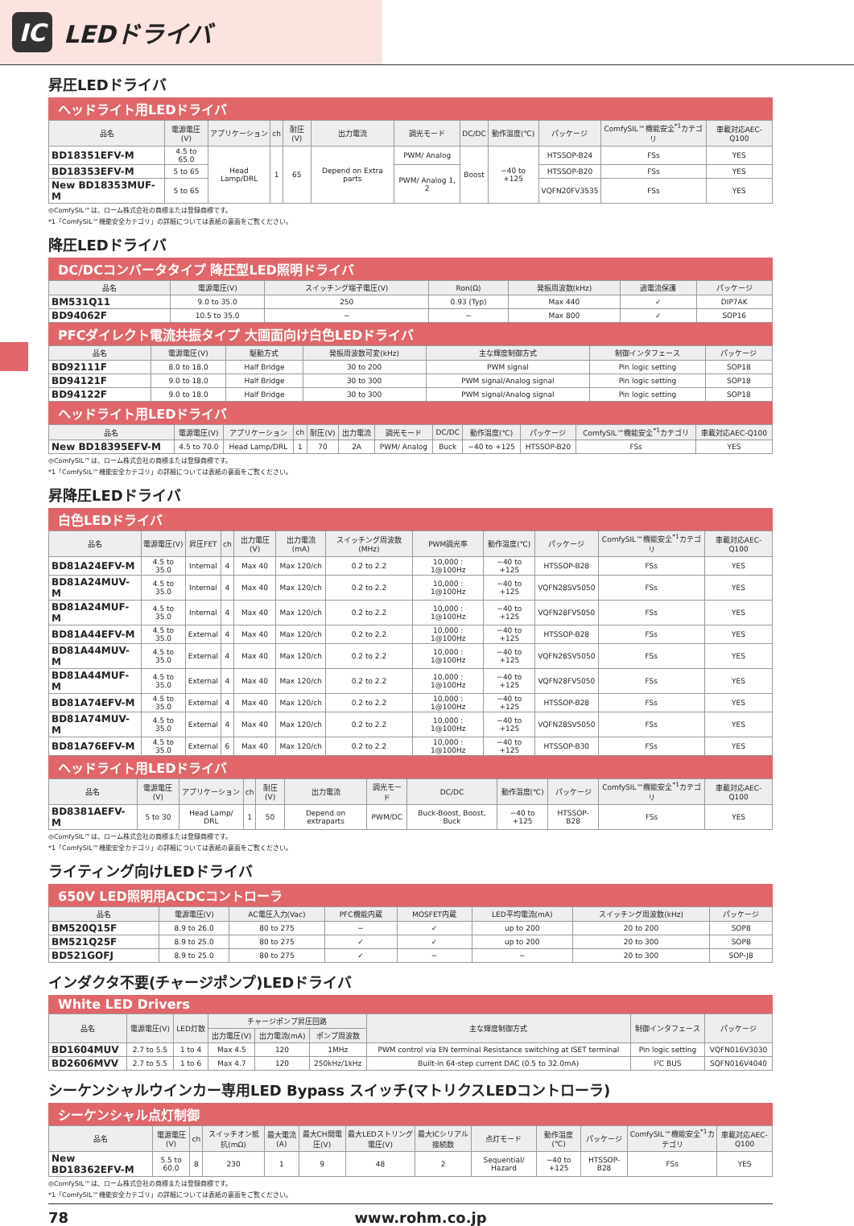IC LEDドライバ
昇圧LEDドライバ
ヘッドライト用LEDドライバ
| 品名 | 電源電圧(V) | アプリケーション | ch | 耐圧(V) | 出力電流 | 調光モード | DC/DC | 動作温度(℃) | パッケージ | ComfySIL™機能安全<sup>*1</sup>カテゴリ | 車載対応AEC-Q100 |
| --- | --- | --- | --- | --- | --- | --- | --- | --- | --- | --- | --- |
| BD18351EFV-M | 4.5 to 65.0 | Head Lamp/DRL | 1 | 65 | Depend on Extra parts | PWM/ Analog | Boost | −40 to +125 | HTSSOP-B24 | FSs | YES |
| BD18353EFV-M | 5 to 65 | | | | | PWM/ Analog 1, 2 | | | HTSSOP-B20 | FSs | YES |
| New BD18353MUF-M | 5 to 65 | | | | | | | | VQFN20FV3535 | FSs | YES |
◎ComfySIL™は、ローム株式会社の商標または登録商標です。
*1「ComfySIL™機能安全カテゴリ」の詳細については表紙の裏面をご覧ください。
降圧LEDドライバ
DC/DCコンバータタイプ 降圧型LED照明ドライバ
| 品名 | 電源電圧(V) | スイッチング端子電圧(V) | Ron(Ω) | 発振周波数(kHz) | 過電流保護 | パッケージ |
| --- | --- | --- | --- | --- | --- | --- |
| BM531Q11 | 9.0 to 35.0 | 250 | 0.93 (Typ) | Max 440 | ✓ | DIP7AK |
| BD94062F | 10.5 to 35.0 | − | − | Max 800 | ✓ | SOP16 |
PFCダイレクト電流共振タイプ 大画面向け白色LEDドライバ
| 品名 | 電源電圧(V) | 駆動方式 | 発振周波数可変(kHz) | 主な輝度制御方式 | 制御インタフェース | パッケージ |
| --- | --- | --- | --- | --- | --- | --- |
| BD92111F | 8.0 to 18.0 | Half Bridge | 30 to 200 | PWM signal | Pin logic setting | SOP18 |
| BD94121F | 9.0 to 18.0 | Half Bridge | 30 to 300 | PWM signal/Analog signal | Pin logic setting | SOP18 |
| BD94122F | 9.0 to 18.0 | Half Bridge | 30 to 300 | PWM signal/Analog signal | Pin logic setting | SOP18 |
ヘッドライト用LEDドライバ
| 品名 | 電源電圧(V) | アプリケーション | ch | 耐圧(V) | 出力電流 | 調光モード | DC/DC | 動作温度(℃) | パッケージ | ComfySIL™機能安全<sup>*1</sup>カテゴリ | 車載対応AEC-Q100 |
| --- | --- | --- | --- | --- | --- | --- | --- | --- | --- | --- | --- |
| New BD18395EFV-M | 4.5 to 70.0 | Head Lamp/DRL | 1 | 70 | 2A | PWM/ Analog | Buck | −40 to +125 | HTSSOP-B20 | FSs | YES |
◎ComfySIL™は、ローム株式会社の商標または登録商標です。
*1「ComfySIL™機能安全カテゴリ」の詳細については表紙の裏面をご覧ください。
昇降圧LEDドライバ
白色LEDドライバ
| 品名 | 電源電圧(V) | 昇圧FET | ch | 出力電圧(V) | 出力電流(mA) | スイッチング周波数(MHz) | PWM調光率 | 動作温度(℃) | パッケージ | ComfySIL™機能安全<sup>*1</sup>カテゴリ | 車載対応AEC-Q100 |
| --- | --- | --- | --- | --- | --- | --- | --- | --- | --- | --- | --- |
| BD81A24EFV-M | 4.5 to 35.0 | Internal | 4 | Max 40 | Max 120/ch | 0.2 to 2.2 | 10,000 : 1@100Hz | −40 to +125 | HTSSOP-B28 | FSs | YES |
| BD81A24MUV-M | 4.5 to 35.0 | Internal | 4 | Max 40 | Max 120/ch | 0.2 to 2.2 | 10,000 : 1@100Hz | −40 to +125 | VQFN28SV5050 | FSs | YES |
| BD81A24MUF-M | 4.5 to 35.0 | Internal | 4 | Max 40 | Max 120/ch | 0.2 to 2.2 | 10,000 : 1@100Hz | −40 to +125 | VQFN28FV5050 | FSs | YES |
| BD81A44EFV-M | 4.5 to 35.0 | External | 4 | Max 40 | Max 120/ch | 0.2 to 2.2 | 10,000 : 1@100Hz | −40 to +125 | HTSSOP-B28 | FSs | YES |
| BD81A44MUV-M | 4.5 to 35.0 | External | 4 | Max 40 | Max 120/ch | 0.2 to 2.2 | 10,000 : 1@100Hz | −40 to +125 | VQFN28SV5050 | FSs | YES |
| BD81A44MUF-M | 4.5 to 35.0 | External | 4 | Max 40 | Max 120/ch | 0.2 to 2.2 | 10,000 : 1@100Hz | −40 to +125 | VQFN28FV5050 | FSs | YES |
| BD81A74EFV-M | 4.5 to 35.0 | External | 4 | Max 40 | Max 120/ch | 0.2 to 2.2 | 10,000 : 1@100Hz | −40 to +125 | HTSSOP-B28 | FSs | YES |
| BD81A74MUV-M | 4.5 to 35.0 | External | 4 | Max 40 | Max 120/ch | 0.2 to 2.2 | 10,000 : 1@100Hz | −40 to +125 | VQFN28SV5050 | FSs | YES |
| BD81A76EFV-M | 4.5 to 35.0 | External | 6 | Max 40 | Max 120/ch | 0.2 to 2.2 | 10,000 : 1@100Hz | −40 to +125 | HTSSOP-B30 | FSs | YES |
ヘッドライト用LEDドライバ
| 品名 | 電源電圧(V) | アプリケーション | ch | 耐圧(V) | 出力電流 | 調光モード | DC/DC | 動作温度(℃) | パッケージ | ComfySIL™機能安全<sup>*1</sup>カテゴリ | 車載対応AEC-Q100 |
| --- | --- | --- | --- | --- | --- | --- | --- | --- | --- | --- | --- |
| BD8381AEFV-M | 5 to 30 | Head Lamp/ DRL | 1 | 50 | Depend on extraparts | PWM/DC | Buck-Boost, Boost, Buck | −40 to +125 | HTSSOP-B28 | FSs | YES |
◎ComfySIL™は、ローム株式会社の商標または登録商標です。
*1「ComfySIL™機能安全カテゴリ」の詳細については表紙の裏面をご覧ください。
ライティング向けLEDドライバ
650V LED照明用ACDCコントローラ
| 品名 | 電源電圧(V) | AC電圧入力(Vac) | PFC機能内蔵 | MOSFET内蔵 | LED平均電流(mA) | スイッチング周波数(kHz) | パッケージ |
| --- | --- | --- | --- | --- | --- | --- | --- |
| BM520Q15F | 8.9 to 26.0 | 80 to 275 | − | ✓ | up to 200 | 20 to 200 | SOP8 |
| BM521Q25F | 8.9 to 25.0 | 80 to 275 | ✓ | ✓ | up to 200 | 20 to 300 | SOP8 |
| BD521GOFJ | 8.9 to 25.0 | 80 to 275 | ✓ | − | − | 20 to 300 | SOP-J8 |
インダクタ不要(チャージポンプ)LEDドライバ
White LED Drivers
| 品名 | 電源電圧(V) | LED灯数 | チャージポンプ昇圧回路 | | | 主な輝度制御方式 | 制御インタフェース | パッケージ |
| --- | --- | --- | --- | --- | --- | --- | --- | --- |
| | | | 出力電圧(V) | 出力電流(mA) | ポンプ周波数 | | | |
| BD1604MUV | 2.7 to 5.5 | 1 to 4 | Max 4.5 | 120 | 1MHz | PWM control via EN terminal Resistance switching at ISET terminal | Pin logic setting | VQFN016V3030 |
| BD2606MVV | 2.7 to 5.5 | 1 to 6 | Max 4.7 | 120 | 250kHz/1kHz | Built-in 64-step current DAC (0.5 to 32.0mA) | I²C BUS | SQFN016V4040 |
シーケンシャルウインカー専用LED Bypass スイッチ(マトリクスLEDコントローラ)
シーケンシャル点灯制御
| 品名 | 電源電圧(V) | ch | スイッチオン抵抗(mΩ) | 最大電流(A) | 最大CH間電圧(V) | 最大LEDストリング電圧(V) | 最大ICシリアル接続数 | 点灯モード | 動作温度(℃) | パッケージ | ComfySIL™機能安全<sup>*1</sup>カテゴリ | 車載対応AEC-Q100 |
| --- | --- | --- | --- | --- | --- | --- | --- | --- | --- | --- | --- | --- |
| New BD18362EFV-M | 5.5 to 60.0 | 8 | 230 | 1 | 9 | 48 | 2 | Sequential/ Hazard | −40 to +125 | HTSSOP-B28 | FSs | YES |
◎ComfySIL™は、ローム株式会社の商標または登録商標です。
*1「ComfySIL™機能安全カテゴリ」の詳細については表紙の裏面をご覧ください。
78 www.rohm.co.jp